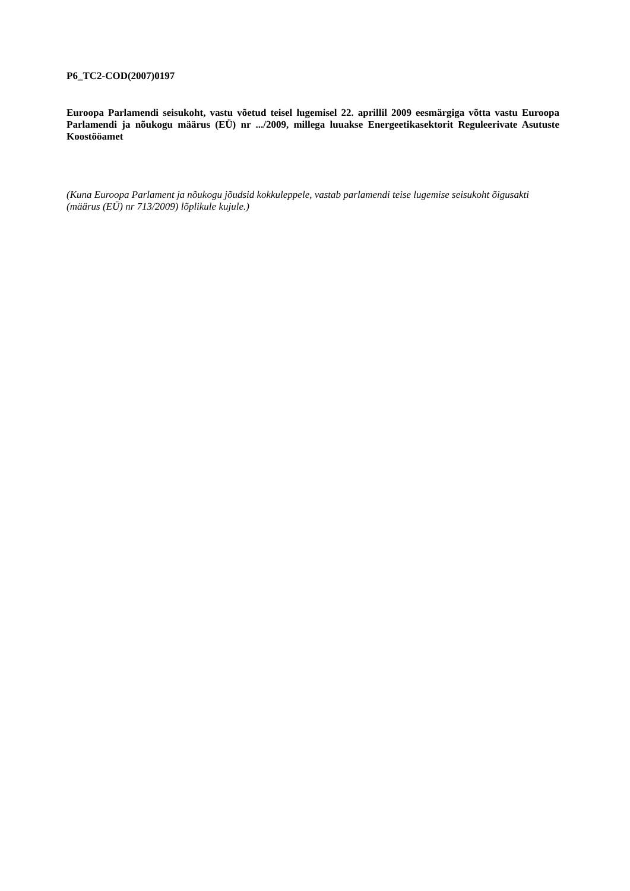P6_TC2-COD(2007)0197
Euroopa Parlamendi seisukoht, vastu võetud teisel lugemisel 22. aprillil 2009 eesmärgiga võtta vastu Euroopa Parlamendi ja nõukogu määrus (EÜ) nr .../2009, millega luuakse Energeetikasektorit Reguleerivate Asutuste Koostööamet
(Kuna Euroopa Parlament ja nõukogu jõudsid kokkuleppele, vastab parlamendi teise lugemise seisukoht õigusakti (määrus (EÜ) nr 713/2009) lõplikule kujule.)